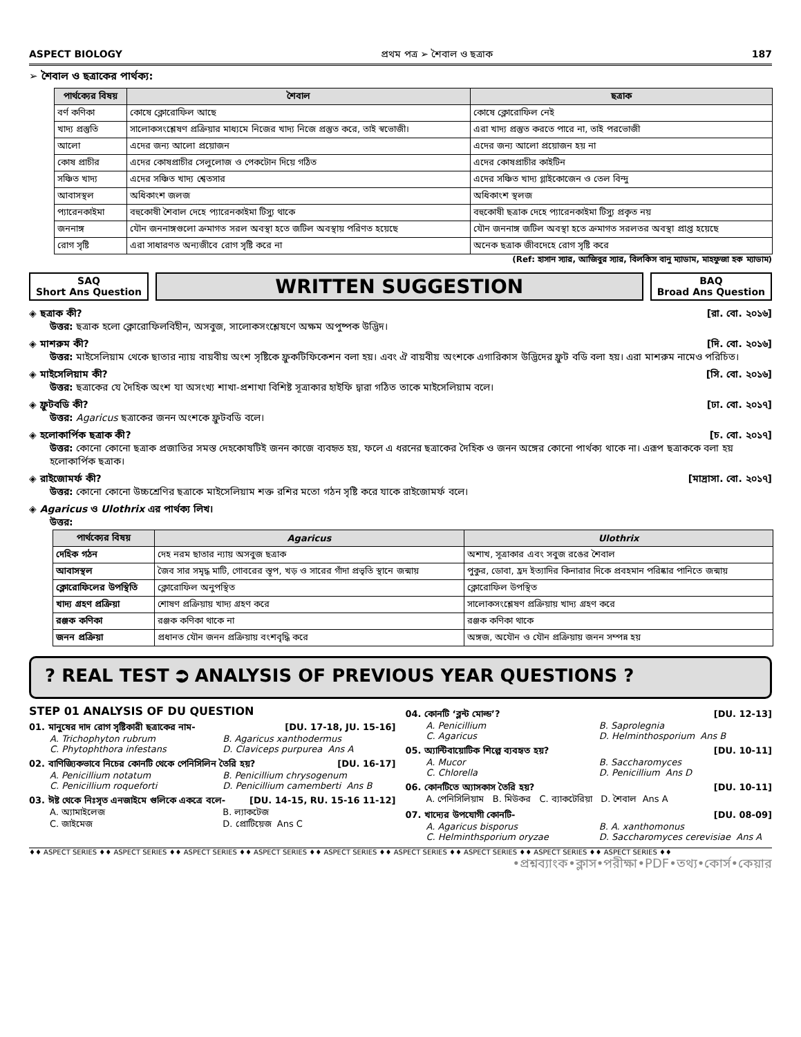ASPECT BIOLOGY প্রথম পত্র ➢ শৈবাল ও ছত্রাক 187
➢ শৈবাল ও ছত্রাকের পার্থক্য:
| পার্থক্যের বিষয় | শৈবাল | ছত্রাক |
| --- | --- | --- |
| বর্ণ কণিকা | কোষে ক্লোরোফিল আছে | কোষে ক্লোরোফিল নেই |
| খাদ্য প্রস্তুতি | সালোকসংশ্লেষণ প্রক্রিয়ার মাধ্যমে নিজের খাদ্য নিজে প্রস্তুত করে, তাই স্বভোজী। | এরা খাদ্য প্রস্তুত করতে পারে না, তাই পরভোজী |
| আলো | এদের জন্য আলো প্রয়োজন | এদের জন্য আলো প্রয়োজন হয় না |
| কোষ প্রাচীর | এদের কোষপ্রাচীর সেলুলোজ ও পেকটোন দিয়ে গঠিত | এদের কোষপ্রাচীর কাইটিন |
| সঞ্চিত খাদ্য | এদের সঞ্চিত খাদ্য শ্বেতসার | এদের সঞ্চিত খাদ্য গ্লাইকোজেন ও তেল বিন্দু |
| আবাসস্থল | অধিকাংশ জলজ | অধিকাংশ স্থলজ |
| প্যারেনকাইমা | বহুকোষী শৈবাল দেহে প্যারেনকাইমা টিস্যু থাকে | বহুকোষী ছত্রাক দেহে প্যারেনকাইমা টিস্যু প্রকৃত নয় |
| জননাঙ্গ | যৌন জননাঙ্গগুলো ক্রমাগত সরল অবস্থা হতে জটিল অবস্থায় পরিণত হয়েছে | যৌন জননাঙ্গ জটিল অবস্থা হতে ক্রমাগত সরলতর অবস্থা প্রাপ্ত হয়েছে |
| রোগ সৃষ্টি | এরা সাধারণত অন্যজীবে রোগ সৃষ্টি করে না | অনেক ছত্রাক জীবদেহে রোগ সৃষ্টি করে |
(Ref: হাসান স্যার, আজিবুর স্যার, বিলকিস বানু ম্যাডাম, মাহফুজা হক ম্যাডাম)
SAQ
Short Ans Question
WRITTEN SUGGESTION
BAQ
Broad Ans Question
◈ ছত্রাক কী? [রা. বো. ২০১৬]
উত্তর: ছত্রাক হলো ক্লোরোফিলবিহীন, অসবুজ, সালোকসংশ্লেষণে অক্ষম অপুষ্পক উদ্ভিদ।
◈ মাশরুম কী? [দি. বো. ২০১৬]
উত্তর: মাইসেলিয়াম থেকে ছাতার ন্যায় বায়বীয় অংশ সৃষ্টিকে ফ্রুকটিফিকেশন বলা হয়। এবং ঐ বায়বীয় অংশকে এগারিকাস উদ্ভিদের ফ্রুট বডি বলা হয়। এরা মাশরুম নামেও পরিচিত।
◈ মাইসেলিয়াম কী? [সি. বো. ২০১৬]
উত্তর: ছত্রাকের যে দৈহিক অংশ যা অসংখ্য শাখা-প্রশাখা বিশিষ্ট সূত্রাকার হাইফি দ্বারা গঠিত তাকে মাইসেলিয়াম বলে।
◈ ফ্রুটবডি কী? [ঢা. বো. ২০১৭]
উত্তর: Agaricus ছত্রাকের জনন অংশকে ফ্রুটবডি বলে।
◈ হলোকার্পিক ছত্রাক কী? [চ. বো. ২০১৭]
উত্তর: কোনো কোনো ছত্রাক প্রজাতির সমস্ত দেহকোষটিই জনন কাজে ব্যবহৃত হয়, ফলে এ ধরনের ছত্রাকের দৈহিক ও জনন অঙ্গের কোনো পার্থক্য থাকে না। এরূপ ছত্রাককে বলা হয় হলোকার্পিক ছত্রাক।
◈ রাইজোমর্ফ কী? [মাদ্রাসা. বো. ২০১৭]
উত্তর: কোনো কোনো উচ্চশ্রেণির ছত্রাকে মাইসেলিয়াম শক্ত রশির মতো গঠন সৃষ্টি করে যাকে রাইজোমর্ফ বলে।
◈ Agaricus ও Ulothrix এর পার্থক্য লিখ।
উত্তর:
| পার্থক্যের বিষয় | Agaricus | Ulothrix |
| --- | --- | --- |
| দেহিক গঠন | দেহ নরম ছাতার ন্যায় অসবুজ ছত্রাক | অশাখ, সূত্রাকার এবং সবুজ রঙের শৈবাল |
| আবাসস্থল | জৈব সার সমৃদ্ধ মাটি, গোবরের স্তূপ, খড় ও সারের গাঁদা প্রভৃতি স্থানে জন্মায় | পুকুর, ডোবা, হ্রদ ইত্যাদির কিনারার দিকে প্রবহমান পরিষ্কার পানিতে জন্মায় |
| ক্লোরোফিলের উপস্থিতি | ক্লোরোফিল অনুপস্থিত | ক্লোরোফিল উপস্থিত |
| খাদ্য গ্রহণ প্রক্রিয়া | শোষণ প্রক্রিয়ায় খাদ্য গ্রহণ করে | সালোকসংশ্লেষণ প্রক্রিয়ায় খাদ্য গ্রহণ করে |
| রঞ্জক কণিকা | রঞ্জক কণিকা থাকে না | রঞ্জক কণিকা থাকে |
| জনন প্রক্রিয়া | প্রধানত যৌন জনন প্রক্রিয়ায় বংশবৃদ্ধি করে | অঙ্গজ, অযৌন ও যৌন প্রক্রিয়ায় জনন সম্পন্ন হয় |
? REAL TEST ⮊ ANALYSIS OF PREVIOUS YEAR QUESTIONS ?
STEP 01 ANALYSIS OF DU QUESTION
01. মানুষের দাদ রোগ সৃষ্টিকারী ছত্রাকের নাম- [DU. 17-18, JU. 15-16]
A. Trichophyton rubrum B. Agaricus xanthodermus C. Phytophthora infestans D. Claviceps purpurea Ans A
02. বাণিজ্যিকভাবে নিচের কোনটি থেকে পেনিসিলিন তৈরি হয়? [DU. 16-17]
A. Penicillium notatum B. Penicillium chrysogenum C. Penicillium roqueforti D. Penicillium camemberti Ans B
03. ঈষ্ট থেকে নিঃসৃত এনজাইমে গুলিকে একত্রে বলে- [DU. 14-15, RU. 15-16 11-12]
A. অ্যামাইলেজ B. ল্যাকটেজ C. জাইমেজ D. প্রোটিয়েজ Ans C
04. কোনটি ‘ব্লন্ট মোল্ড’? [DU. 12-13]
A. Penicillium B. Saprolegnia C. Agaricus D. Helminthosporium Ans B
05. অ্যান্টিবায়োটিক শিল্পে ব্যবহৃত হয়? [DU. 10-11]
A. Mucor B. Saccharomyces C. Chlorella D. Penicillium Ans D
06. কোনটিতে অ্যাসকাস তৈরি হয়? [DU. 10-11]
A. পেনিসিলিয়াম B. মিউকর C. ব্যাকটেরিয়া D. শৈবাল Ans A
07. খাদ্যের উপযোগী কোনটি- [DU. 08-09]
A. Agaricus bisporus B. A. xanthomonus C. Helminthsporium oryzae D. Saccharomyces cerevisiae Ans A
♦♦ ASPECT SERIES ♦♦ ASPECT SERIES ♦♦ ASPECT SERIES ♦♦ ASPECT SERIES ♦♦ ASPECT SERIES ♦♦ ASPECT SERIES ♦♦ ASPECT SERIES ♦♦ ASPECT SERIES ♦♦ ASPECT SERIES ♦♦
•প্রশ্নব্যাংক•ক্লাস•পরীক্ষা•PDF•তথ্য•কোর্স•কেয়ার